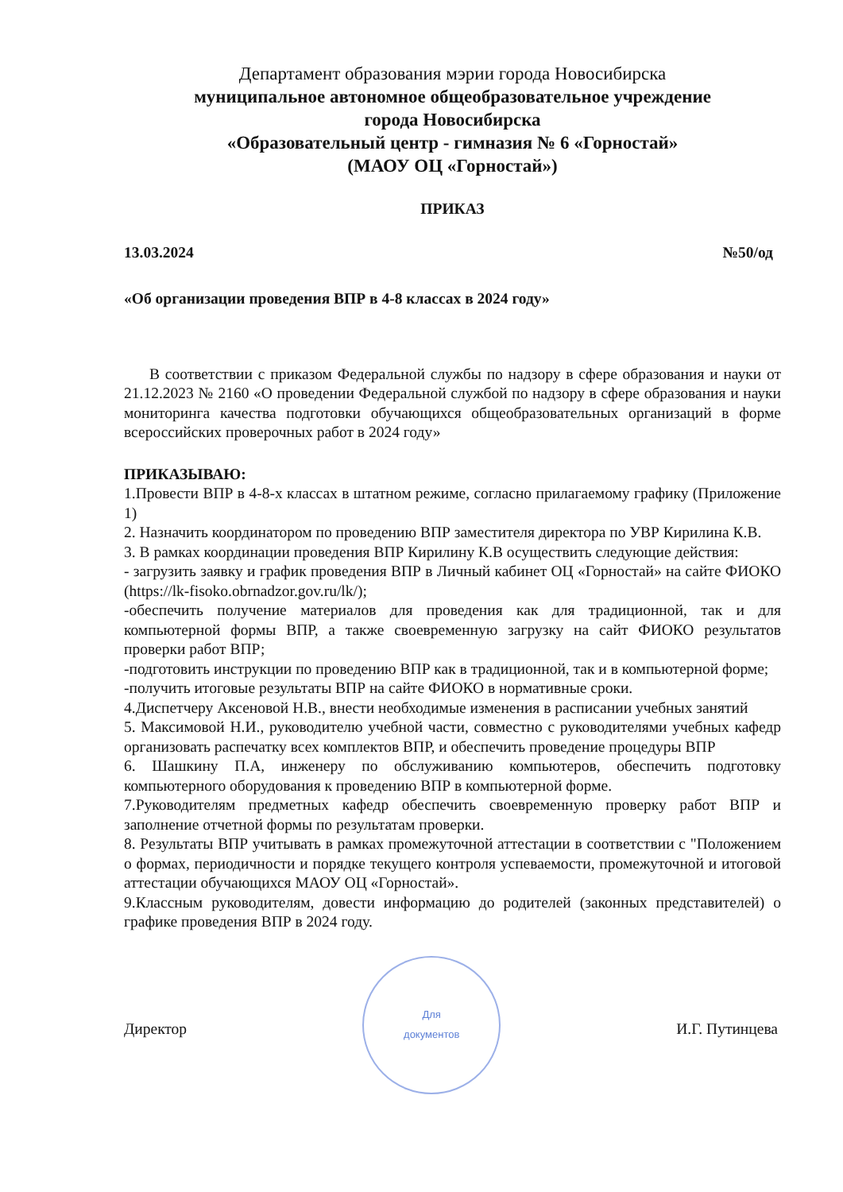Департамент образования мэрии города Новосибирска
муниципальное автономное общеобразовательное учреждение
города Новосибирска
«Образовательный центр - гимназия № 6 «Горностай»
(МАОУ ОЦ «Горностай»)
ПРИКАЗ
13.03.2024 №50/од
«Об организации проведения ВПР в 4-8 классах в 2024 году»
В соответствии с приказом Федеральной службы по надзору в сфере образования и науки от 21.12.2023 № 2160 «О проведении Федеральной службой по надзору в сфере образования и науки мониторинга качества подготовки обучающихся общеобразовательных организаций в форме всероссийских проверочных работ в 2024 году»
ПРИКАЗЫВАЮ:
1.Провести ВПР в 4-8-х классах в штатном режиме, согласно прилагаемому графику (Приложение 1)
2. Назначить координатором по проведению ВПР заместителя директора по УВР Кирилина К.В.
3. В рамках координации проведения ВПР Кирилину К.В осуществить следующие действия:
- загрузить заявку и график проведения ВПР в Личный кабинет ОЦ «Горностай» на сайте ФИОКО (https://lk-fisoko.obrnadzor.gov.ru/lk/);
-обеспечить получение материалов для проведения как для традиционной, так и для компьютерной формы ВПР, а также своевременную загрузку на сайт ФИОКО результатов проверки работ ВПР;
-подготовить инструкции по проведению ВПР как в традиционной, так и в компьютерной форме;
-получить итоговые результаты ВПР на сайте ФИОКО в нормативные сроки.
4.Диспетчеру Аксеновой Н.В., внести необходимые изменения в расписании учебных занятий
5. Максимовой Н.И., руководителю учебной части, совместно с руководителями учебных кафедр организовать распечатку всех комплектов ВПР, и обеспечить проведение процедуры ВПР
6. Шашкину П.А, инженеру по обслуживанию компьютеров, обеспечить подготовку компьютерного оборудования к проведению ВПР в компьютерной форме.
7.Руководителям предметных кафедр обеспечить своевременную проверку работ ВПР и заполнение отчетной формы по результатам проверки.
8. Результаты ВПР учитывать в рамках промежуточной аттестации в соответствии с "Положением о формах, периодичности и порядке текущего контроля успеваемости, промежуточной и итоговой аттестации обучающихся МАОУ ОЦ «Горностай».
9.Классным руководителям, довести информацию до родителей (законных представителей) о графике проведения ВПР в 2024 году.
Директор
Для
документов
И.Г. Путинцева